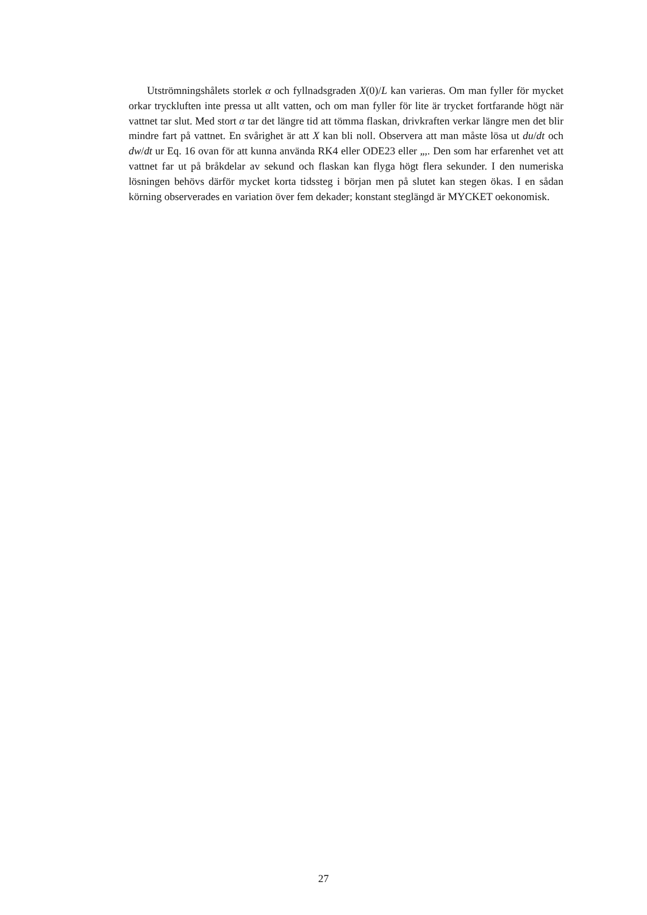Utströmningshålets storlek α och fyllnadsgraden X(0)/L kan varieras. Om man fyller för mycket orkar tryckluften inte pressa ut allt vatten, och om man fyller för lite är trycket fortfarande högt när vattnet tar slut. Med stort α tar det längre tid att tömma flaskan, drivkraften verkar längre men det blir mindre fart på vattnet. En svårighet är att X kan bli noll. Observera att man måste lösa ut du/dt och dw/dt ur Eq. 16 ovan för att kunna använda RK4 eller ODE23 eller „,. Den som har erfarenhet vet att vattnet far ut på bråkdelar av sekund och flaskan kan flyga högt flera sekunder. I den numeriska lösningen behövs därför mycket korta tidssteg i början men på slutet kan stegen ökas. I en sådan körning observerades en variation över fem dekader; konstant steglängd är MYCKET oekonomisk.
27